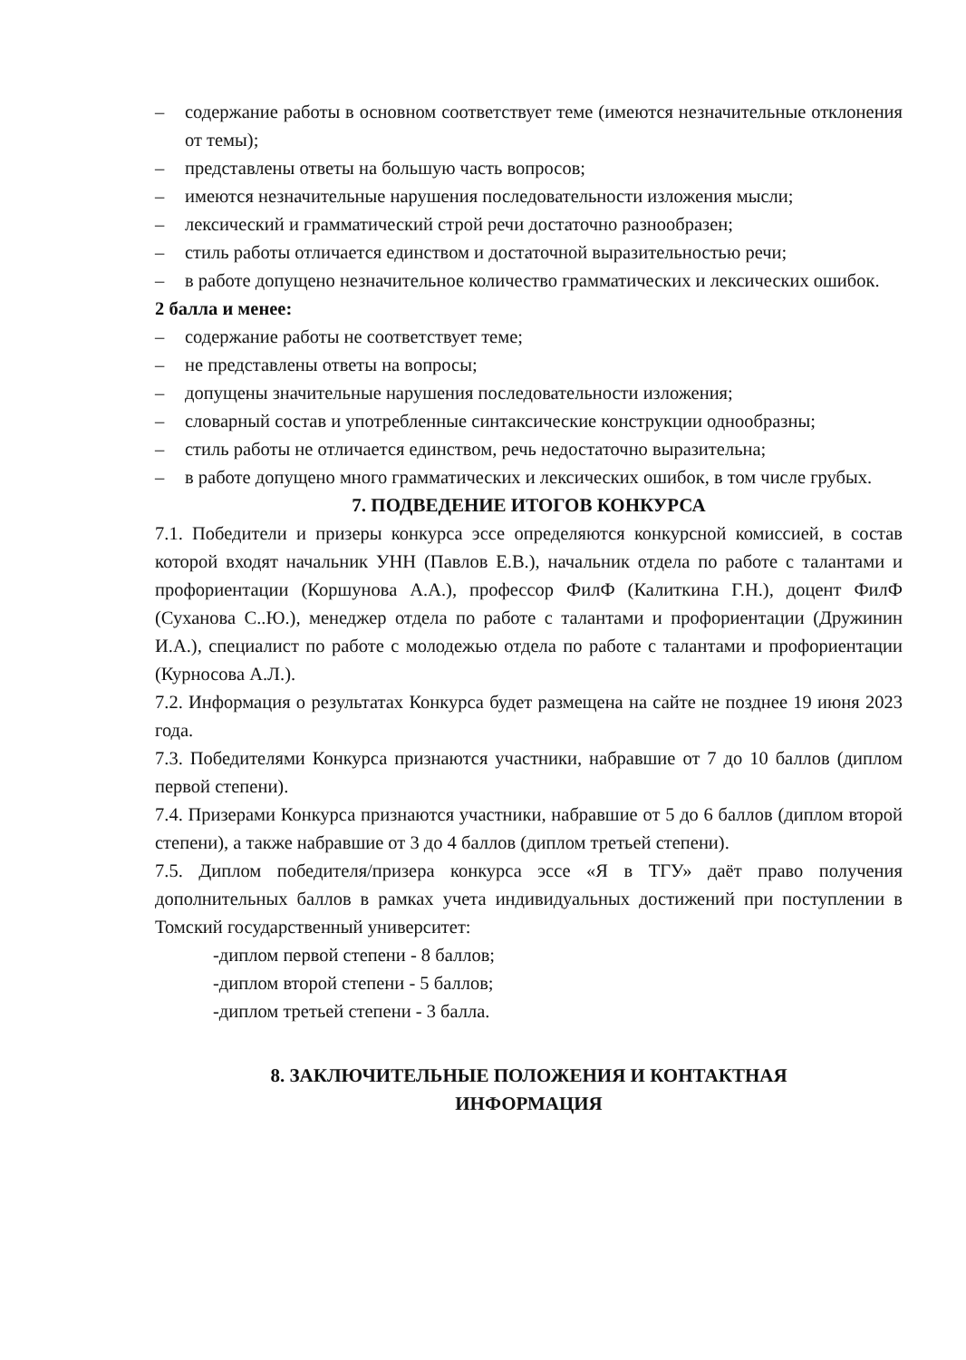– содержание работы в основном соответствует теме (имеются незначительные отклонения от темы);
– представлены ответы на большую часть вопросов;
– имеются незначительные нарушения последовательности изложения мысли;
– лексический и грамматический строй речи достаточно разнообразен;
– стиль работы отличается единством и достаточной выразительностью речи;
– в работе допущено незначительное количество грамматических и лексических ошибок.
2 балла и менее:
– содержание работы не соответствует теме;
– не представлены ответы на вопросы;
– допущены значительные нарушения последовательности изложения;
– словарный состав и употребленные синтаксические конструкции однообразны;
– стиль работы не отличается единством, речь недостаточно выразительна;
– в работе допущено много грамматических и лексических ошибок, в том числе грубых.
7. ПОДВЕДЕНИЕ ИТОГОВ КОНКУРСА
7.1. Победители и призеры конкурса эссе определяются конкурсной комиссией, в состав которой входят начальник УНН (Павлов Е.В.), начальник отдела по работе с талантами и профориентации (Коршунова А.А.), профессор ФилФ (Калиткина Г.Н.), доцент ФилФ (Суханова С..Ю.), менеджер отдела по работе с талантами и профориентации (Дружинин И.А.), специалист по работе с молодежью отдела по работе с талантами и профориентации (Курносова А.Л.).
7.2. Информация о результатах Конкурса будет размещена на сайте не позднее 19 июня 2023 года.
7.3. Победителями Конкурса признаются участники, набравшие от 7 до 10 баллов (диплом первой степени).
7.4. Призерами Конкурса признаются участники, набравшие от 5 до 6 баллов (диплом второй степени), а также набравшие от 3 до 4 баллов (диплом третьей степени).
7.5. Диплом победителя/призера конкурса эссе «Я в ТГУ» даёт право получения дополнительных баллов в рамках учета индивидуальных достижений при поступлении в Томский государственный университет:
-диплом первой степени - 8 баллов;
-диплом второй степени - 5 баллов;
-диплом третьей степени - 3 балла.
8. ЗАКЛЮЧИТЕЛЬНЫЕ ПОЛОЖЕНИЯ И КОНТАКТНАЯ
ИНФОРМАЦИЯ